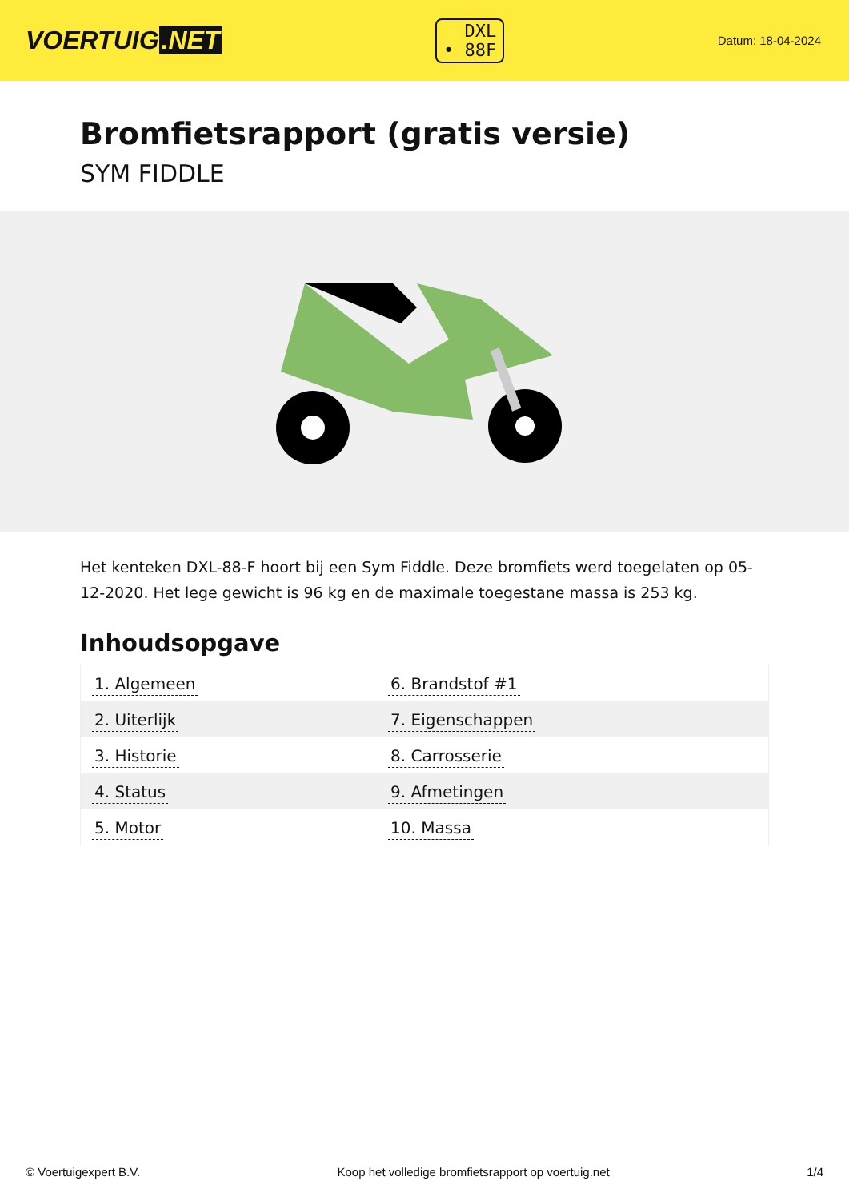VOERTUIG.NET
DXL
• 88F
Datum: 18-04-2024
Bromfietsrapport (gratis versie)
SYM FIDDLE
Het kenteken DXL-88-F hoort bij een Sym Fiddle. Deze bromfiets werd toegelaten op 05-12-2020. Het lege gewicht is 96 kg en de maximale toegestane massa is 253 kg.
Inhoudsopgave
| 1. Algemeen | 6. Brandstof #1 |
| 2. Uiterlijk | 7. Eigenschappen |
| 3. Historie | 8. Carrosserie |
| 4. Status | 9. Afmetingen |
| 5. Motor | 10. Massa |
© Voertuigexpert B.V. Koop het volledige bromfietsrapport op voertuig.net 1/4